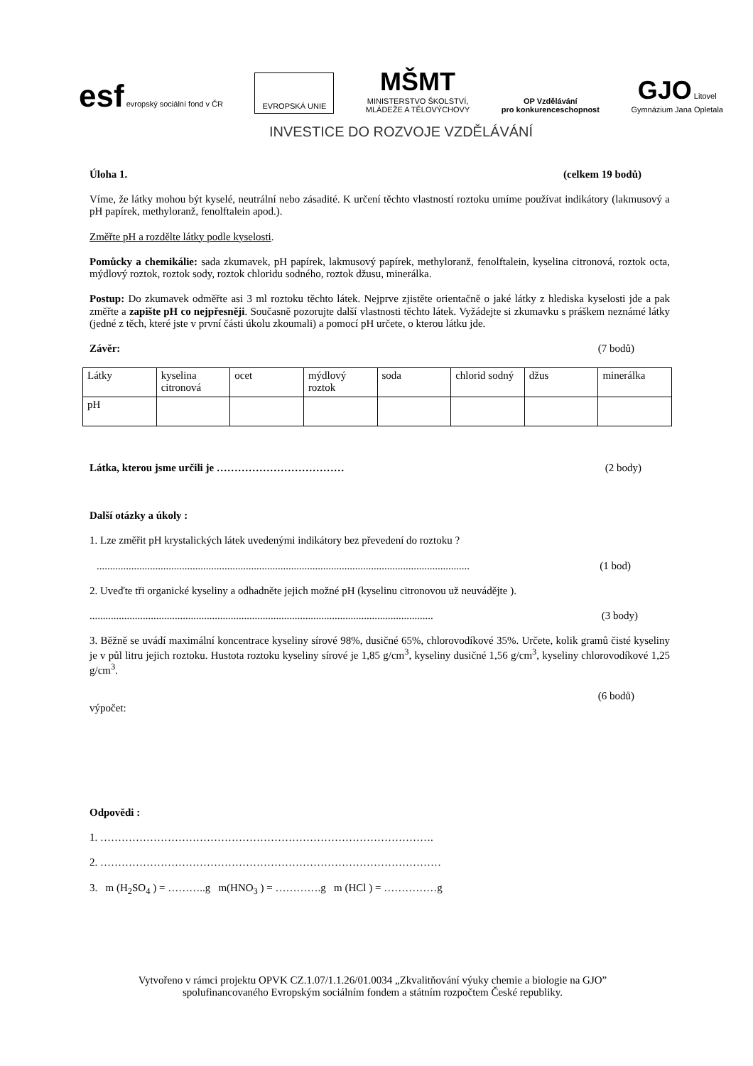esf evropský sociální fond v ČR
EVROPSKÁ UNIE
MŠMT
MINISTERSTVO ŠKOLSTVÍ,
MLÁDEŽE A TĚLOVÝCHOVY
OP Vzdělávání
pro konkurenceschopnost
GJO Litovel
Gymnázium Jana Opletala
INVESTICE DO ROZVOJE VZDĚLÁVÁNÍ
Úloha 1. (celkem 19 bodů)
Víme, že látky mohou být kyselé, neutrální nebo zásadité. K určení těchto vlastností roztoku umíme používat indikátory (lakmusový a pH papírek, methyloranž, fenolftalein apod.).
Změřte pH a rozdělte látky podle kyselosti.
Pomůcky a chemikálie: sada zkumavek, pH papírek, lakmusový papírek, methyloranž, fenolftalein, kyselina citronová, roztok octa, mýdlový roztok, roztok sody, roztok chloridu sodného, roztok džusu, minerálka.
Postup: Do zkumavek odměřte asi 3 ml roztoku těchto látek. Nejprve zjistěte orientačně o jaké látky z hlediska kyselosti jde a pak změřte a zapište pH co nejpřesněji. Současně pozorujte další vlastnosti těchto látek. Vyžádejte si zkumavku s práškem neznámé látky (jedné z těch, které jste v první části úkolu zkoumali) a pomocí pH určete, o kterou látku jde.
Závěr: (7 bodů)
| Látky | kyselina citronová | ocet | mýdlový roztok | soda | chlorid sodný | džus | minerálka |
| pH | | | | | | | |
Látka, kterou jsme určili je ……………………………… (2 body)
Další otázky a úkoly :
1. Lze změřit pH krystalických látek uvedenými indikátory bez převedení do roztoku ?
............................................................................................................................................ (1 bod)
2. Uveďte tři organické kyseliny a odhadněte jejich možné pH (kyselinu citronovou už neuvádějte ).
................................................................................................................................. (3 body)
3. Běžně se uvádí maximální koncentrace kyseliny sírové 98%, dusičné 65%, chlorovodíkové 35%. Určete, kolik gramů čisté kyseliny je v půl litru jejich roztoku. Hustota roztoku kyseliny sírové je 1,85 g/cm<sup>3</sup>, kyseliny dusičné 1,56 g/cm<sup>3</sup>, kyseliny chlorovodíkové 1,25 g/cm<sup>3</sup>.
(6 bodů)
výpočet:
Odpovědi :
1. ………………………………………………………………………………….
2. ……………………………………………………………………………………
3. m (H<sub>2</sub>SO<sub>4</sub> ) = ………..g m(HNO<sub>3</sub> ) = ………….g m (HCl ) = ……………g
Vytvořeno v rámci projektu OPVK CZ.1.07/1.1.26/01.0034 „Zkvalitňování výuky chemie a biologie na GJO”
spolufinancovaného Evropským sociálním fondem a státním rozpočtem České republiky.